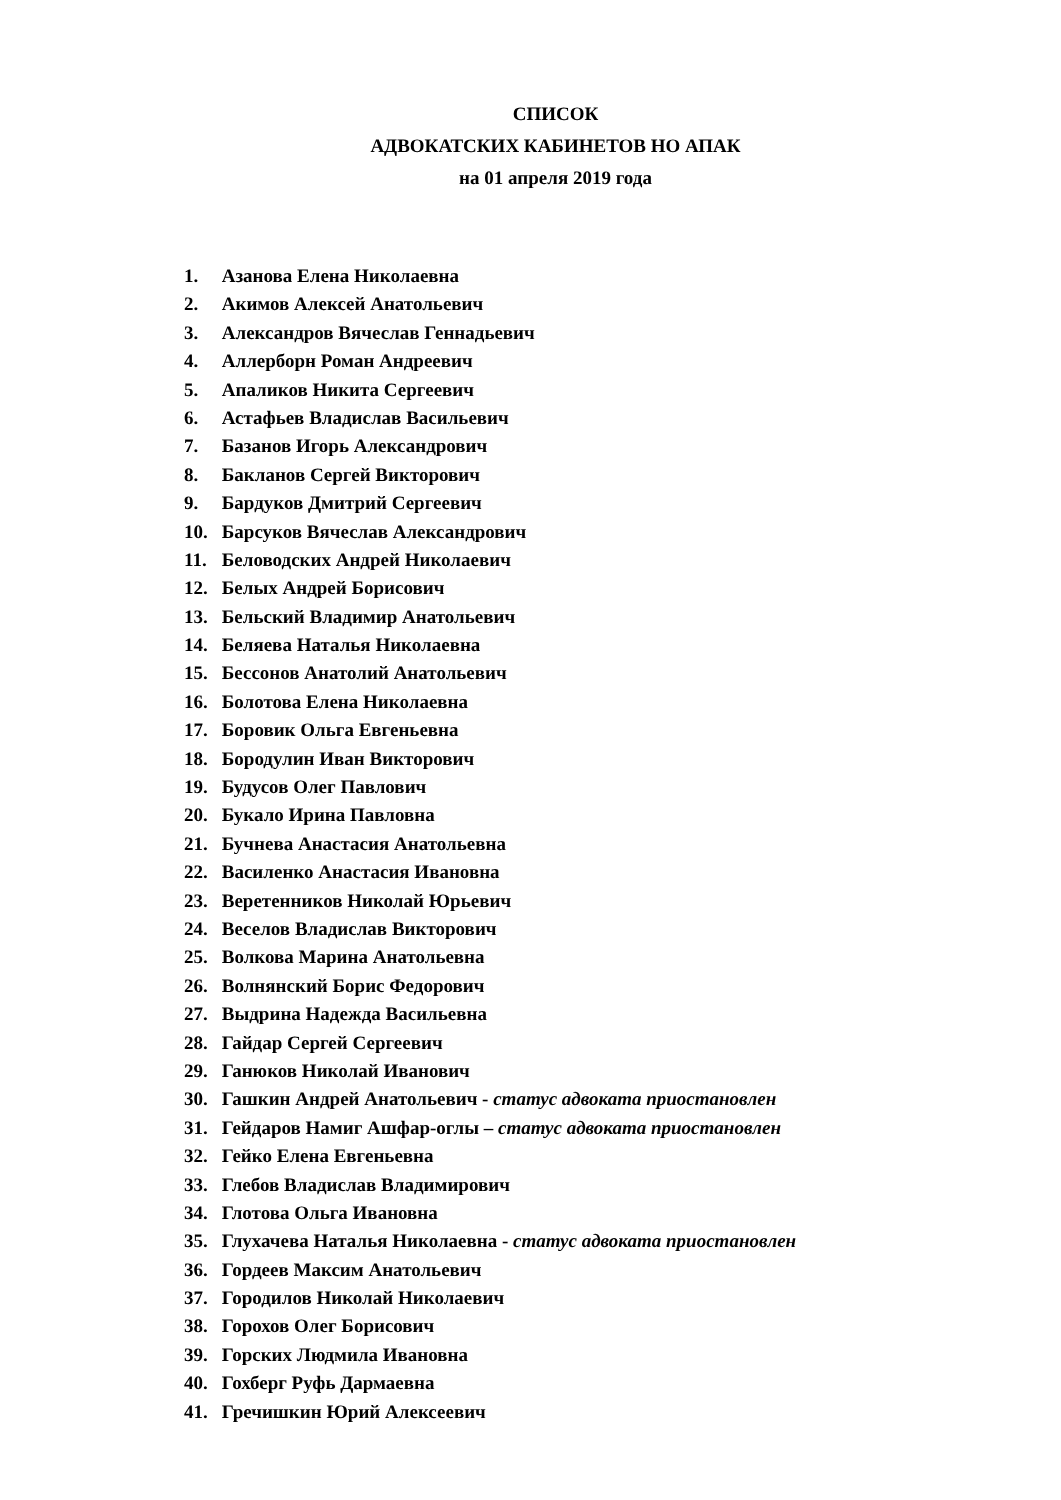СПИСОК
АДВОКАТСКИХ КАБИНЕТОВ НО АПАК
на 01 апреля 2019 года
1. Азанова Елена Николаевна
2. Акимов Алексей Анатольевич
3. Александров Вячеслав Геннадьевич
4. Аллерборн Роман Андреевич
5. Апаликов Никита Сергеевич
6. Астафьев Владислав Васильевич
7. Базанов Игорь Александрович
8. Бакланов Сергей Викторович
9. Бардуков Дмитрий Сергеевич
10. Барсуков Вячеслав Александрович
11. Беловодских Андрей Николаевич
12. Белых Андрей Борисович
13. Бельский Владимир Анатольевич
14. Беляева Наталья Николаевна
15. Бессонов Анатолий Анатольевич
16. Болотова Елена Николаевна
17. Боровик Ольга Евгеньевна
18. Бородулин Иван Викторович
19. Будусов Олег Павлович
20. Букало Ирина Павловна
21. Бучнева Анастасия Анатольевна
22. Василенко Анастасия Ивановна
23. Веретенников Николай Юрьевич
24. Веселов Владислав Викторович
25. Волкова Марина Анатольевна
26. Волнянский Борис Федорович
27. Выдрина Надежда Васильевна
28. Гайдар Сергей Сергеевич
29. Ганюков Николай Иванович
30. Гашкин Андрей Анатольевич - статус адвоката приостановлен
31. Гейдаров Намиг Ашфар-оглы – статус адвоката приостановлен
32. Гейко Елена Евгеньевна
33. Глебов Владислав Владимирович
34. Глотова Ольга Ивановна
35. Глухачева Наталья Николаевна - статус адвоката приостановлен
36. Гордеев Максим Анатольевич
37. Городилов Николай Николаевич
38. Горохов Олег Борисович
39. Горских Людмила Ивановна
40. Гохберг Руфь Дармаевна
41. Гречишкин Юрий Алексеевич